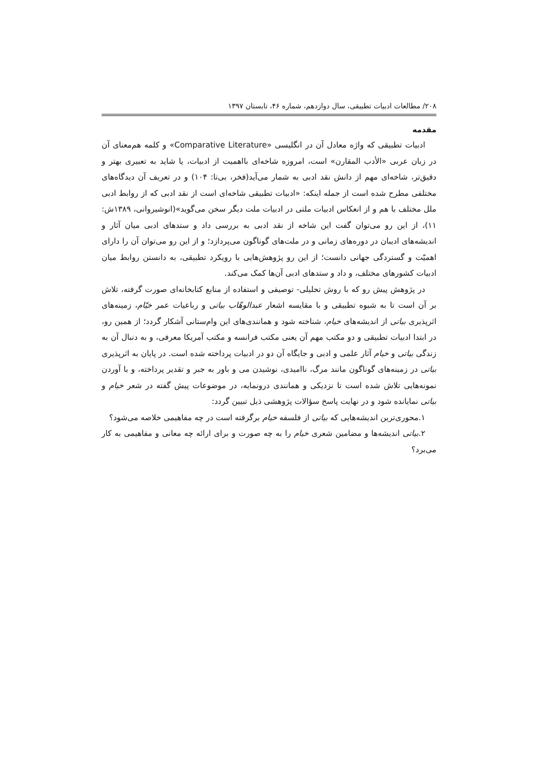۲۰۸/ مطالعات ادبیات تطبیقی، سال دوازدهم، شماره ۴۶، تابستان ۱۳۹۷
مقدمه
ادبیات تطبیقی که واژه معادل آن در انگلیسی «Comparative Literature» و کلمه هم‌معنای آن در زبان عربی «الأدب المقارن» است، امروزه شاخه‌ای بااهمیت از ادبیات، یا شاید به تعبیری بهتر و دقیق‌تر، شاخه‌ای مهم از دانش نقد ادبی به شمار می‌آید(فخر، بی‌تا: ۱۰۴) و در تعریف آن دیدگاه‌های مختلفی مطرح شده است از جمله اینکه: «ادبیات تطبیقی شاخه‌ای است از نقد ادبی که از روابط ادبی ملل مختلف با هم و از انعکاس ادبیات ملتی در ادبیات ملت دیگر سخن می‌گوید»(انوشیروانی، ۱۳۸۹ش: ۱۱)، از این رو می‌توان گفت این شاخه از نقد ادبی به بررسی داد و ستدهای ادبی میان آثار و اندیشه‌های ادیبان در دوره‌های زمانی و در ملت‌های گوناگون می‌پردازد؛ و از این رو می‌توان آن را دارای اهمیّت و گستردگی جهانی دانست؛ از این رو پژوهش‌هایی با رویکرد تطبیقی، به دانستن روابط میان ادبیات کشورهای مختلف، و داد و ستدهای ادبی آن‌ها کمک می‌کند.
در پژوهش پیش رو که با روش تحلیلی- توصیفی و استفاده از منابع کتابخانه‌ای صورت گرفته، تلاش بر آن است تا به شیوه تطبیقی و با مقایسه اشعار عبدالوهّاب بیاتی و رباعیات عمر خیّام، زمینه‌های اثرپذیری بیاتی از اندیشه‌های خیام، شناخته شود و همانندی‌های این وام‌ستانی آشکار گردد؛ از همین رو، در ابتدا ادبیات تطبیقی و دو مکتب مهم آن یعنی مکتب فرانسه و مکتب آمریکا معرفی، و به دنبال آن به زندگی بیاتی و خیام آثار علمی و ادبی و جایگاه آن دو در ادبیات پرداخته شده است. در پایان به اثرپذیری بیاتی در زمینه‌های گوناگون مانند مرگ، ناامیدی، نوشیدن می و باور به جبر و تقدیر پرداخته، و با آوردن نمونه‌هایی تلاش شده است تا نزدیکی و همانندی درونمایه، در موضوعات پیش گفته در شعر خیام و بیاتی نمایانده شود و در نهایت پاسخ سؤالات پژوهشی ذیل تبیین گردد:
۱.محوری‌ترین اندیشه‌هایی که بیاتی از فلسفه خیام برگرفته است در چه مفاهیمی خلاصه می‌شود؟
۲.بیاتی اندیشه‌ها و مضامین شعری خیام را به چه صورت و برای ارائه چه معانی و مفاهیمی به کار می‌برد؟